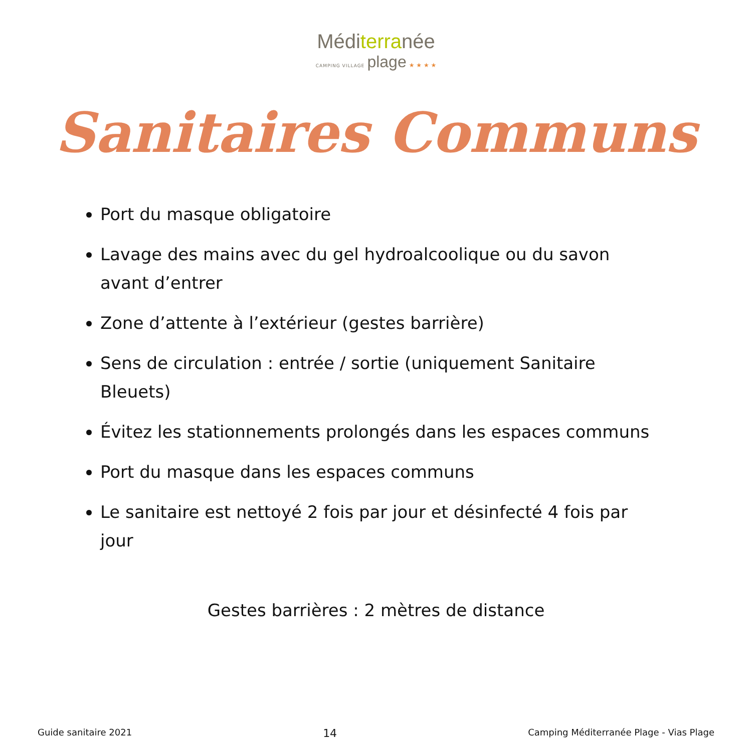Méditerranée
CAMPING VILLAGE plage ★ ★ ★ ★
Sanitaires Communs
Port du masque obligatoire
Lavage des mains avec du gel hydroalcoolique ou du savon avant d’entrer
Zone d’attente à l’extérieur (gestes barrière)
Sens de circulation : entrée / sortie (uniquement Sanitaire Bleuets)
Évitez les stationnements prolongés dans les espaces communs
Port du masque dans les espaces communs
Le sanitaire est nettoyé 2 fois par jour et désinfecté 4 fois par jour
Gestes barrières : 2 mètres de distance
Guide sanitaire 2021 14 Camping Méditerranée Plage - Vias Plage